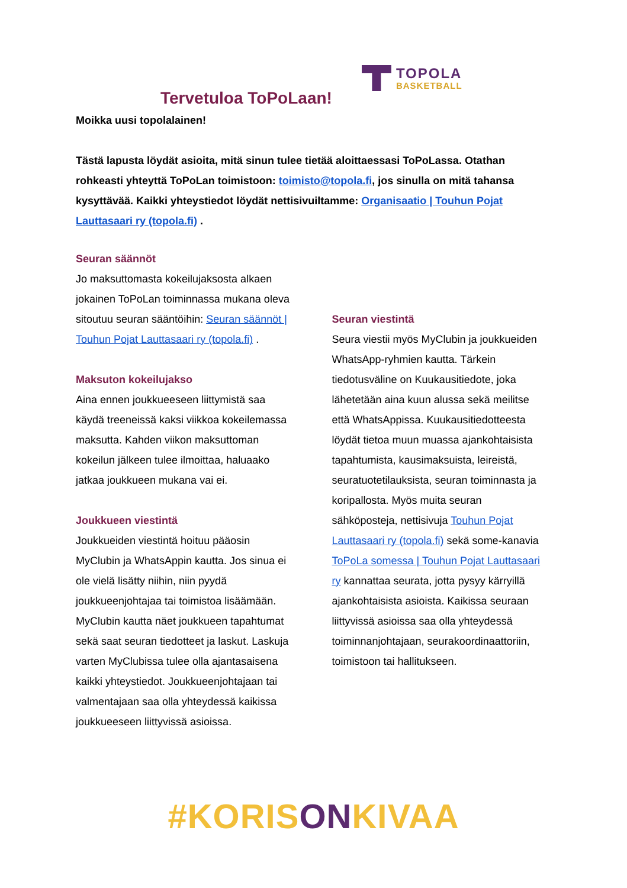Tervetuloa ToPoLaan!
TOPOLA
BASKETBALL
Moikka uusi topolalainen!
Tästä lapusta löydät asioita, mitä sinun tulee tietää aloittaessasi ToPoLassa. Otathan rohkeasti yhteyttä ToPoLan toimistoon: toimisto@topola.fi, jos sinulla on mitä tahansa kysyttävää. Kaikki yhteystiedot löydät nettisivuiltamme: Organisaatio | Touhun Pojat Lauttasaari ry (topola.fi) .
Seuran säännöt
Jo maksuttomasta kokeilujaksosta alkaen jokainen ToPoLan toiminnassa mukana oleva sitoutuu seuran sääntöihin: Seuran säännöt | Touhun Pojat Lauttasaari ry (topola.fi) .
Maksuton kokeilujakso
Aina ennen joukkueeseen liittymistä saa käydä treeneissä kaksi viikkoa kokeilemassa maksutta. Kahden viikon maksuttoman kokeilun jälkeen tulee ilmoittaa, haluaako jatkaa joukkueen mukana vai ei.
Joukkueen viestintä
Joukkueiden viestintä hoituu pääosin MyClubin ja WhatsAppin kautta. Jos sinua ei ole vielä lisätty niihin, niin pyydä joukkueenjohtajaa tai toimistoa lisäämään. MyClubin kautta näet joukkueen tapahtumat sekä saat seuran tiedotteet ja laskut. Laskuja varten MyClubissa tulee olla ajantasaisena kaikki yhteystiedot. Joukkueenjohtajaan tai valmentajaan saa olla yhteydessä kaikissa joukkueeseen liittyvissä asioissa.
Seuran viestintä
Seura viestii myös MyClubin ja joukkueiden WhatsApp-ryhmien kautta. Tärkein tiedotusväline on Kuukausitiedote, joka lähetetään aina kuun alussa sekä meilitse että WhatsAppissa. Kuukausitiedotteesta löydät tietoa muun muassa ajankohtaisista tapahtumista, kausimaksuista, leireistä, seuratuotetilauksista, seuran toiminnasta ja koripallosta. Myös muita seuran sähköposteja, nettisivuja Touhun Pojat Lauttasaari ry (topola.fi) sekä some-kanavia ToPoLa somessa | Touhun Pojat Lauttasaari ry kannattaa seurata, jotta pysyy kärryillä ajankohtaisista asioista. Kaikissa seuraan liittyvissä asioissa saa olla yhteydessä toiminnanjohtajaan, seurakoordinaattoriin, toimistoon tai hallitukseen.
#KORISONKIVAA